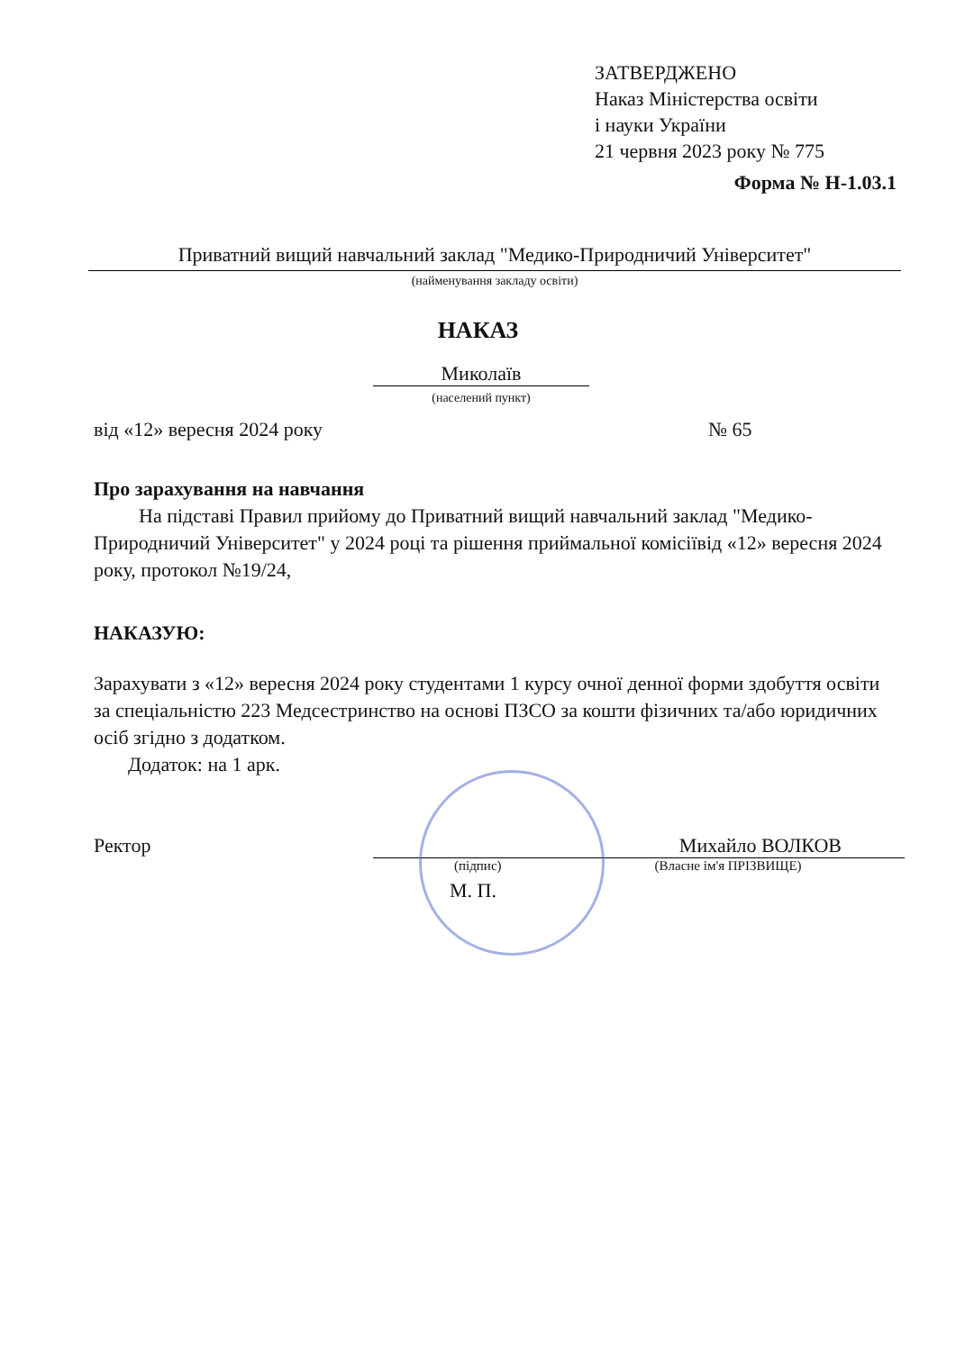ЗАТВЕРДЖЕНО
Наказ Міністерства освіти
і науки України
21 червня 2023 року № 775
Форма № Н-1.03.1
Приватний вищий навчальний заклад "Медико-Природничий Університет"
(найменування закладу освіти)
НАКАЗ
Миколаїв
(населений пункт)
від «12» вересня 2024 року № 65
Про зарахування на навчання
На підставі Правил прийому до Приватний вищий навчальний заклад "Медико-Природничий Університет" у 2024 році та рішення приймальної комісіївід «12» вересня 2024 року, протокол №19/24,
НАКАЗУЮ:
Зарахувати з «12» вересня 2024 року студентами 1 курсу очної денної форми здобуття освіти за спеціальністю 223 Медсестринство на основі ПЗСО за кошти фізичних та/або юридичних осіб згідно з додатком.
Додаток: на 1 арк.
Ректор Михайло ВОЛКОВ
(підпис) (Власне ім'я ПРІЗВИЩЕ)
М. П.